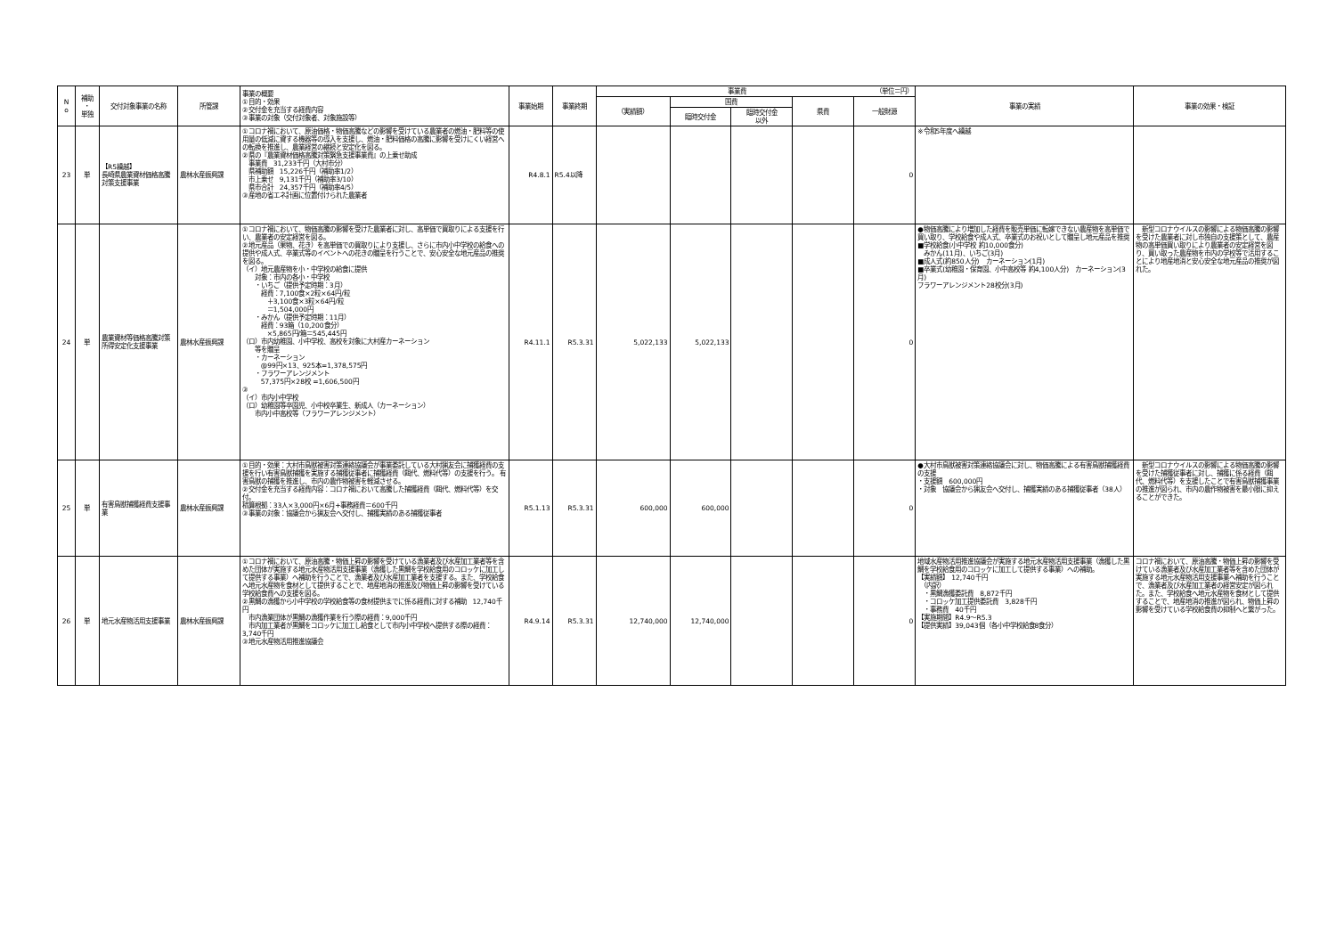| N o | 補助 ・ 単独 | 交付対象事業の名称 | 所管課 | 事業の概要 ①目的・効果 ②交付金を充当する経費内容 ③事業の対象（交付対象者、対象施設等） | 事業始期 | 事業終期 | 事業費 （単位＝円） | | | | | 事業の実績 | 事業の効果・検証 |
| --- | --- | --- | --- | --- | --- | --- | --- | --- | --- | --- | --- | --- | --- |
| | | | | | | | （実績額） | 国費 | | 県費 | 一般財源 | | |
| | | | | | | | | 臨時交付金 | 臨時交付金 以外 | | | | |
| 23 | 単 | 【R5繰越】 長崎県農業資材価格高騰対策支援事業 | 農林水産振興課 | ①コロナ禍において、原油価格・物価高騰などの影響を受けている農業者の燃油・肥料等の使用量の低減に資する機器等の導入を支援し、燃油・肥料価格の高騰に影響を受けにくい経営への転換を推進し、農業経営の継続と安定化を図る。 ②県の『農業資材価格高騰対策緊急支援事業費』の上乗せ助成 事業費 31,233千円（大村市分） 県補助額 15,226千円（補助率1/2） 市上乗せ 9,131千円（補助率3/10） 県市合計 24,357千円（補助率4/5） ③産地の省エネ計画に位置付けられた農業者 | R4.8.1 | R5.4以降 | | | | | 0 | ※令和5年度へ繰越 | |
| 24 | 単 | 農業資材等価格高騰対策所得安定化支援事業 | 農林水産振興課 | ①コロナ禍において、物価高騰の影響を受けた農業者に対し、高単価で買取りによる支援を行い、農業者の安定経営を図る。 ②地元産品（果物、花き）を高単価での買取りにより支援し、さらに市内小中学校の給食への提供や成人式、卒業式等のイベントへの花きの贈呈を行うことで、安心安全な地元産品の推奨を図る。 （イ）地元農産物を小・中学校の給食に提供 対象：市内の各小・中学校 ・いちご（提供予定時期：3月） 経費：7,100食×2粒×64円/粒 ＋3,100食×3粒×64円/粒 ＝1,504,000円 ・みかん（提供予定時期：11月） 経費：93箱（10,200食分） ×5,865円/箱＝545,445円 （ロ）市内幼稚園、小中学校、高校を対象に大村産カーネーション 等を贈呈 ・カーネーション @99円×13、925本=1,378,575円 ・フラワーアレンジメント 57,375円×28校 =1,606,500円 ③ （イ）市内小中学校 （ロ）幼稚園等卒園児、小中校卒業生、新成人（カーネーション） 市内小中高校等（フラワーアレンジメント） | R4.11.1 | R5.3.31 | 5,022,133 | 5,022,133 | | | 0 | ●物価高騰により増加した経費を販売単価に転嫁できない農産物を高単価で買い取り、学校給食や成人式、卒業式のお祝いとして贈呈し地元産品を推奨 ■学校給食(小中学校 約10,000食分) みかん(11月)、いちご(3月) ■成人式(約850人分) カーネーション(1月) ■卒業式(幼稚園・保育園、小中高校等 約4,100人分) カーネーション(3月) フラワーアレンジメント28校分(3月) | 新型コロナウイルスの影響による物価高騰の影響を受けた農業者に対し市独自の支援策として、農産物の高単価買い取りにより農業者の安定経営を図り、買い取った農産物を市内の学校等で活用することにより地産地消と安心安全な地元産品の推奨が図れた。 |
| 25 | 単 | 有害鳥獣捕獲経費支援事業 | 農林水産振興課 | ①目的・効果：大村市鳥獣被害対策連絡協議会が事業委託している大村猟友会に捕獲経費の支援を行い有害鳥獣捕獲を実施する捕獲従事者に捕獲経費（餌代、燃料代等）の支援を行う。 有害鳥獣の捕獲を推進し、市内の農作物被害を軽減させる。 ②交付金を充当する経費内容：コロナ禍において高騰した捕獲経費（餌代、燃料代等）を交付。 積算根拠：33人×3,000円×6月+事務経費＝600千円 ③事業の対象：協議会から猟友会へ交付し、捕獲実績のある捕獲従事者 | R5.1.13 | R5.3.31 | 600,000 | 600,000 | | | 0 | ●大村市鳥獣被害対策連絡協議会に対し、物価高騰による有害鳥獣捕獲経費の支援 ・支援額 600,000円 ・対象 協議会から猟友会へ交付し、捕獲実績のある捕獲従事者（38人） | 新型コロナウイルスの影響による物価高騰の影響を受けた捕獲従事者に対し、捕獲に係る経費（餌代、燃料代等）を支援したことで有害鳥獣捕獲事業の推進が図られ、市内の農作物被害を最小限に抑えることができた。 |
| 26 | 単 | 地元水産物活用支援事業 | 農林水産振興課 | ①コロナ禍において、原油高騰・物価上昇の影響を受けている漁業者及び水産加工業者等を含めた団体が実施する地元水産物活用支援事業（漁獲した黒鯛を学校給食用のコロッケに加工して提供する事業）へ補助を行うことで、漁業者及び水産加工業者を支援する。また、学校給食へ地元水産物を食材として提供することで、地産地消の推進及び物価上昇の影響を受けている学校給食費への支援を図る。 ②黒鯛の漁獲から小中学校の学校給食等の食材提供までに係る経費に対する補助 12,740千円 市内漁業団体が黒鯛の漁獲作業を行う際の経費：9,000千円 市内加工業者が黒鯛をコロッケに加工し給食として市内小中学校へ提供する際の経費：3,740千円 ③地元水産物活用推進協議会 | R4.9.14 | R5.3.31 | 12,740,000 | 12,740,000 | | | 0 | 地域水産物活用推進協議会が実施する地元水産物活用支援事業（漁獲した黒鯛を学校給食用のコロッケに加工して提供する事業）への補助。 【実績額】 12,740千円 （内訳） ・黒鯛漁獲委託費 8,872千円 ・コロッケ加工提供委託費 3,828千円 ・事務費 40千円 【実施期間】R4.9～R5.3 【提供実績】39,043個（各小中学校給食8食分） | コロナ禍において、原油高騰・物価上昇の影響を受けている漁業者及び水産加工業者等を含めた団体が実施する地元水産物活用支援事業へ補助を行うことで、漁業者及び水産加工業者の経営安定が図られた。また、学校給食へ地元水産物を食材として提供することで、地産地消の推進が図られ、物価上昇の影響を受けている学校給食費の抑制へと繋がった。 |